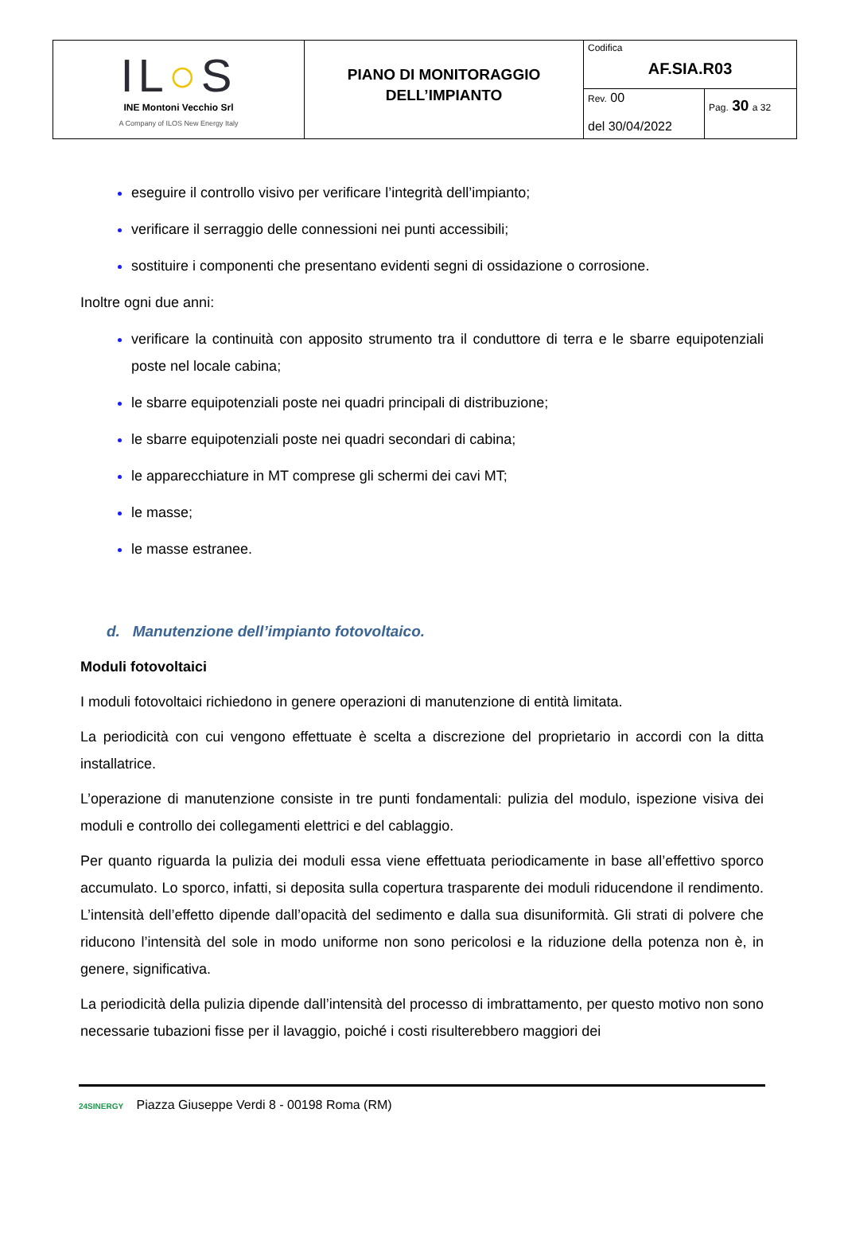| IL ○ S INE Montoni Vecchio Srl A Company of ILOS New Energy Italy | PIANO DI MONITORAGGIO DELL’IMPIANTO | Codifica AF.SIA.R03 | |
| | | Rev. 00 del 30/04/2022 | Pag. 30 a 32 |
eseguire il controllo visivo per verificare l’integrità dell’impianto;
verificare il serraggio delle connessioni nei punti accessibili;
sostituire i componenti che presentano evidenti segni di ossidazione o corrosione.
Inoltre ogni due anni:
verificare la continuità con apposito strumento tra il conduttore di terra e le sbarre equipotenziali poste nel locale cabina;
le sbarre equipotenziali poste nei quadri principali di distribuzione;
le sbarre equipotenziali poste nei quadri secondari di cabina;
le apparecchiature in MT comprese gli schermi dei cavi MT;
le masse;
le masse estranee.
d. Manutenzione dell’impianto fotovoltaico.
Moduli fotovoltaici
I moduli fotovoltaici richiedono in genere operazioni di manutenzione di entità limitata.
La periodicità con cui vengono effettuate è scelta a discrezione del proprietario in accordi con la ditta installatrice.
L’operazione di manutenzione consiste in tre punti fondamentali: pulizia del modulo, ispezione visiva dei moduli e controllo dei collegamenti elettrici e del cablaggio.
Per quanto riguarda la pulizia dei moduli essa viene effettuata periodicamente in base all’effettivo sporco accumulato. Lo sporco, infatti, si deposita sulla copertura trasparente dei moduli riducendone il rendimento. L’intensità dell’effetto dipende dall’opacità del sedimento e dalla sua disuniformità. Gli strati di polvere che riducono l’intensità del sole in modo uniforme non sono pericolosi e la riduzione della potenza non è, in genere, significativa.
La periodicità della pulizia dipende dall’intensità del processo di imbrattamento, per questo motivo non sono necessarie tubazioni fisse per il lavaggio, poiché i costi risulterebbero maggiori dei
24SINERGY Piazza Giuseppe Verdi 8 - 00198 Roma (RM)